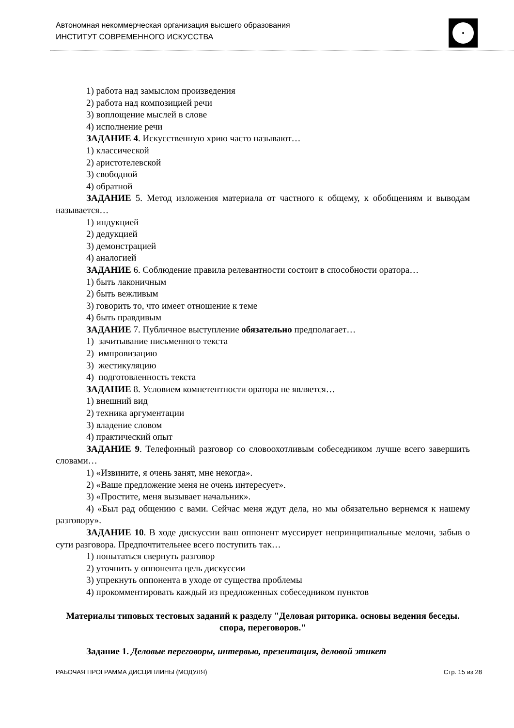Автономная некоммерческая организация высшего образования
ИНСТИТУТ СОВРЕМЕННОГО ИСКУССТВА
1) работа над замыслом произведения
2) работа над композицией речи
3) воплощение мыслей в слове
4) исполнение речи
ЗАДАНИЕ 4. Искусственную хрию часто называют…
1) классической
2) аристотелевской
3) свободной
4) обратной
ЗАДАНИЕ 5. Метод изложения материала от частного к общему, к обобщениям и выводам называется…
1) индукцией
2) дедукцией
3) демонстрацией
4) аналогией
ЗАДАНИЕ 6. Соблюдение правила релевантности состоит в способности оратора…
1) быть лаконичным
2) быть вежливым
3) говорить то, что имеет отношение к теме
4) быть правдивым
ЗАДАНИЕ 7. Публичное выступление обязательно предполагает…
1) зачитывание письменного текста
2) импровизацию
3) жестикуляцию
4) подготовленность текста
ЗАДАНИЕ 8. Условием компетентности оратора не является…
1) внешний вид
2) техника аргументации
3) владение словом
4) практический опыт
ЗАДАНИЕ 9. Телефонный разговор со словоохотливым собеседником лучше всего завершить словами…
1) «Извините, я очень занят, мне некогда».
2) «Ваше предложение меня не очень интересует».
3) «Простите, меня вызывает начальник».
4) «Был рад общению с вами. Сейчас меня ждут дела, но мы обязательно вернемся к нашему разговору».
ЗАДАНИЕ 10. В ходе дискуссии ваш оппонент муссирует непринципиальные мелочи, забыв о сути разговора. Предпочтительнее всего поступить так…
1) попытаться свернуть разговор
2) уточнить у оппонента цель дискуссии
3) упрекнуть оппонента в уходе от существа проблемы
4) прокомментировать каждый из предложенных собеседником пунктов
Материалы типовых тестовых заданий к разделу "Деловая риторика. основы ведения беседы. спора, переговоров."
Задание 1. Деловые переговоры, интервью, презентация, деловой этикет
РАБОЧАЯ ПРОГРАММА ДИСЦИПЛИНЫ (МОДУЛЯ) Стр. 15 из 28